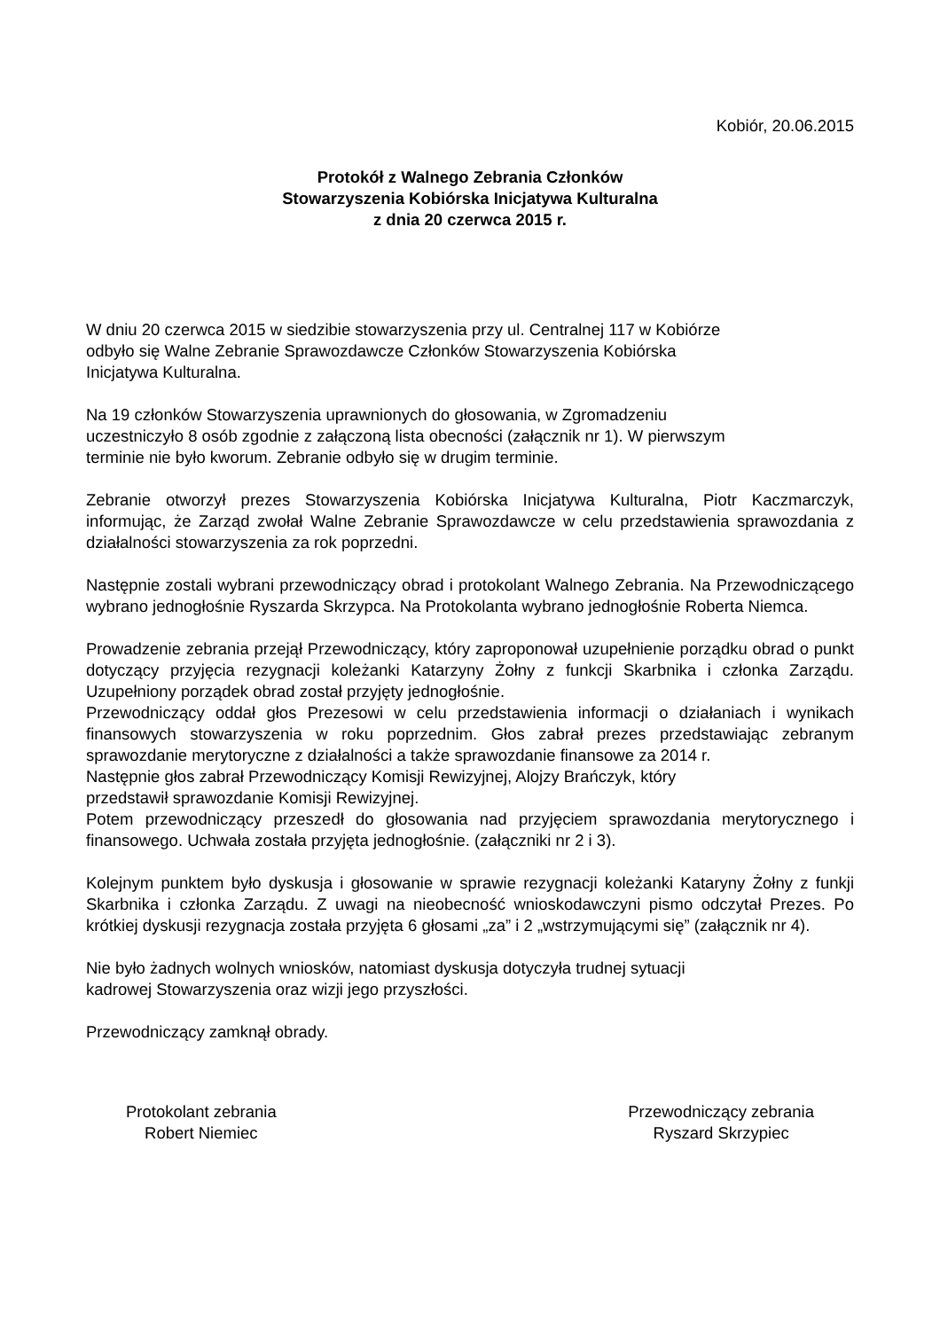Kobiór, 20.06.2015
Protokół z Walnego Zebrania Członków
Stowarzyszenia Kobiórska Inicjatywa Kulturalna
z dnia 20 czerwca 2015 r.
W dniu 20 czerwca 2015 w siedzibie stowarzyszenia przy ul. Centralnej 117 w Kobiórze
odbyło się Walne Zebranie Sprawozdawcze Członków Stowarzyszenia Kobiórska
Inicjatywa Kulturalna.
Na 19 członków Stowarzyszenia uprawnionych do głosowania, w Zgromadzeniu
uczestniczyło 8 osób zgodnie z załączoną lista obecności (załącznik nr 1). W pierwszym
terminie nie było kworum. Zebranie odbyło się w drugim terminie.
Zebranie otworzył prezes Stowarzyszenia Kobiórska Inicjatywa Kulturalna, Piotr Kaczmarczyk, informując, że Zarząd zwołał Walne Zebranie Sprawozdawcze w celu przedstawienia sprawozdania z działalności stowarzyszenia za rok poprzedni.
Następnie zostali wybrani przewodniczący obrad i protokolant Walnego Zebrania. Na Przewodniczącego wybrano jednogłośnie Ryszarda Skrzypca. Na Protokolanta wybrano jednogłośnie Roberta Niemca.
Prowadzenie zebrania przejął Przewodniczący, który zaproponował uzupełnienie porządku obrad o punkt dotyczący przyjęcia rezygnacji koleżanki Katarzyny Żołny z funkcji Skarbnika i członka Zarządu. Uzupełniony porządek obrad został przyjęty jednogłośnie.
Przewodniczący oddał głos Prezesowi w celu przedstawienia informacji o działaniach i wynikach finansowych stowarzyszenia w roku poprzednim. Głos zabrał prezes przedstawiając zebranym sprawozdanie merytoryczne z działalności a także sprawozdanie finansowe za 2014 r.
Następnie głos zabrał Przewodniczący Komisji Rewizyjnej, Alojzy Brańczyk, który
przedstawił sprawozdanie Komisji Rewizyjnej.
Potem przewodniczący przeszedł do głosowania nad przyjęciem sprawozdania merytorycznego i finansowego. Uchwała została przyjęta jednogłośnie. (załączniki nr 2 i 3).
Kolejnym punktem było dyskusja i głosowanie w sprawie rezygnacji koleżanki Kataryny Żołny z funkji Skarbnika i członka Zarządu. Z uwagi na nieobecność wnioskodawczyni pismo odczytał Prezes. Po krótkiej dyskusji rezygnacja została przyjęta 6 głosami „za” i 2 „wstrzymującymi się” (załącznik nr 4).
Nie było żadnych wolnych wniosków, natomiast dyskusja dotyczyła trudnej sytuacji
kadrowej Stowarzyszenia oraz wizji jego przyszłości.
Przewodniczący zamknął obrady.
Protokolant zebrania
Robert Niemiec
Przewodniczący zebrania
Ryszard Skrzypiec